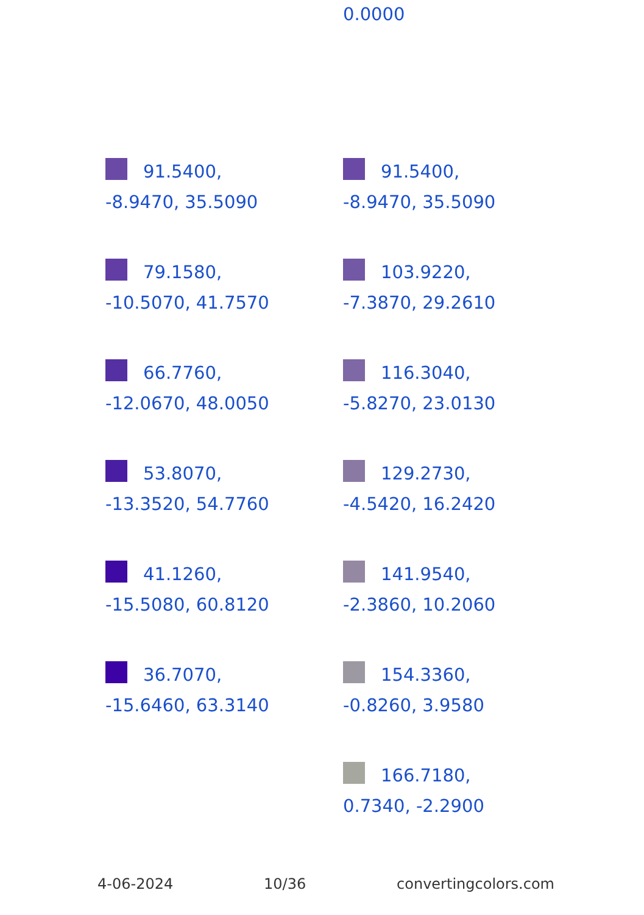0.0000
91.5400, -8.9470, 35.5090
91.5400, -8.9470, 35.5090
79.1580, -10.5070, 41.7570
103.9220, -7.3870, 29.2610
66.7760, -12.0670, 48.0050
116.3040, -5.8270, 23.0130
53.8070, -13.3520, 54.7760
129.2730, -4.5420, 16.2420
41.1260, -15.5080, 60.8120
141.9540, -2.3860, 10.2060
36.7070, -15.6460, 63.3140
154.3360, -0.8260, 3.9580
166.7180, 0.7340, -2.2900
4-06-2024 10/36 convertingcolors.com